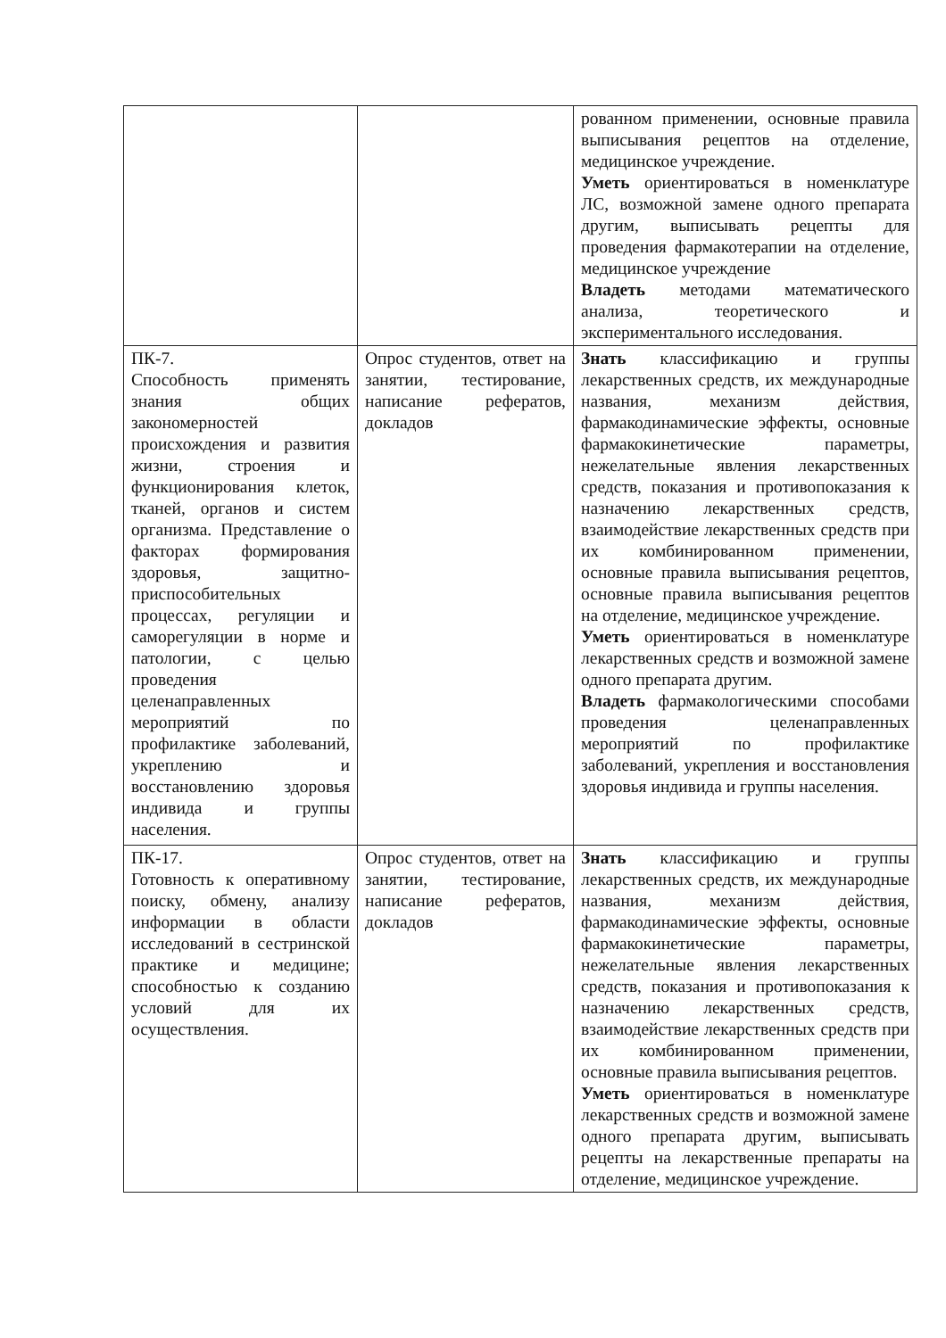| | | рованном применении, основные правила выписывания рецептов на отделение, медицинское учреждение. Уметь ориентироваться в номенклатуре ЛС, возможной замене одного препарата другим, выписывать рецепты для проведения фармакотерапии на отделение, медицинское учреждение Владеть методами математического анализа, теоретического и экспериментального исследования. |
| ПК-7. Способность применять знания общих закономерностей происхождения и развития жизни, строения и функционирования клеток, тканей, органов и систем организма. Представление о факторах формирования здоровья, защитно-приспособительных процессах, регуляции и саморегуляции в норме и патологии, с целью проведения целенаправленных мероприятий по профилактике заболеваний, укреплению и восстановлению здоровья индивида и группы населения. | Опрос студентов, ответ на занятии, тестирование, написание рефератов, докладов | Знать классификацию и группы лекарственных средств, их международные названия, механизм действия, фармакодинамические эффекты, основные фармакокинетические параметры, нежелательные явления лекарственных средств, показания и противопоказания к назначению лекарственных средств, взаимодействие лекарственных средств при их комбинированном применении, основные правила выписывания рецептов, основные правила выписывания рецептов на отделение, медицинское учреждение. Уметь ориентироваться в номенклатуре лекарственных средств и возможной замене одного препарата другим. Владеть фармакологическими способами проведения целенаправленных мероприятий по профилактике заболеваний, укрепления и восстановления здоровья индивида и группы населения. |
| ПК-17. Готовность к оперативному поиску, обмену, анализу информации в области исследований в сестринской практике и медицине; способностью к созданию условий для их осуществления. | Опрос студентов, ответ на занятии, тестирование, написание рефератов, докладов | Знать классификацию и группы лекарственных средств, их международные названия, механизм действия, фармакодинамические эффекты, основные фармакокинетические параметры, нежелательные явления лекарственных средств, показания и противопоказания к назначению лекарственных средств, взаимодействие лекарственных средств при их комбинированном применении, основные правила выписывания рецептов. Уметь ориентироваться в номенклатуре лекарственных средств и возможной замене одного препарата другим, выписывать рецепты на лекарственные препараты на отделение, медицинское учреждение. |